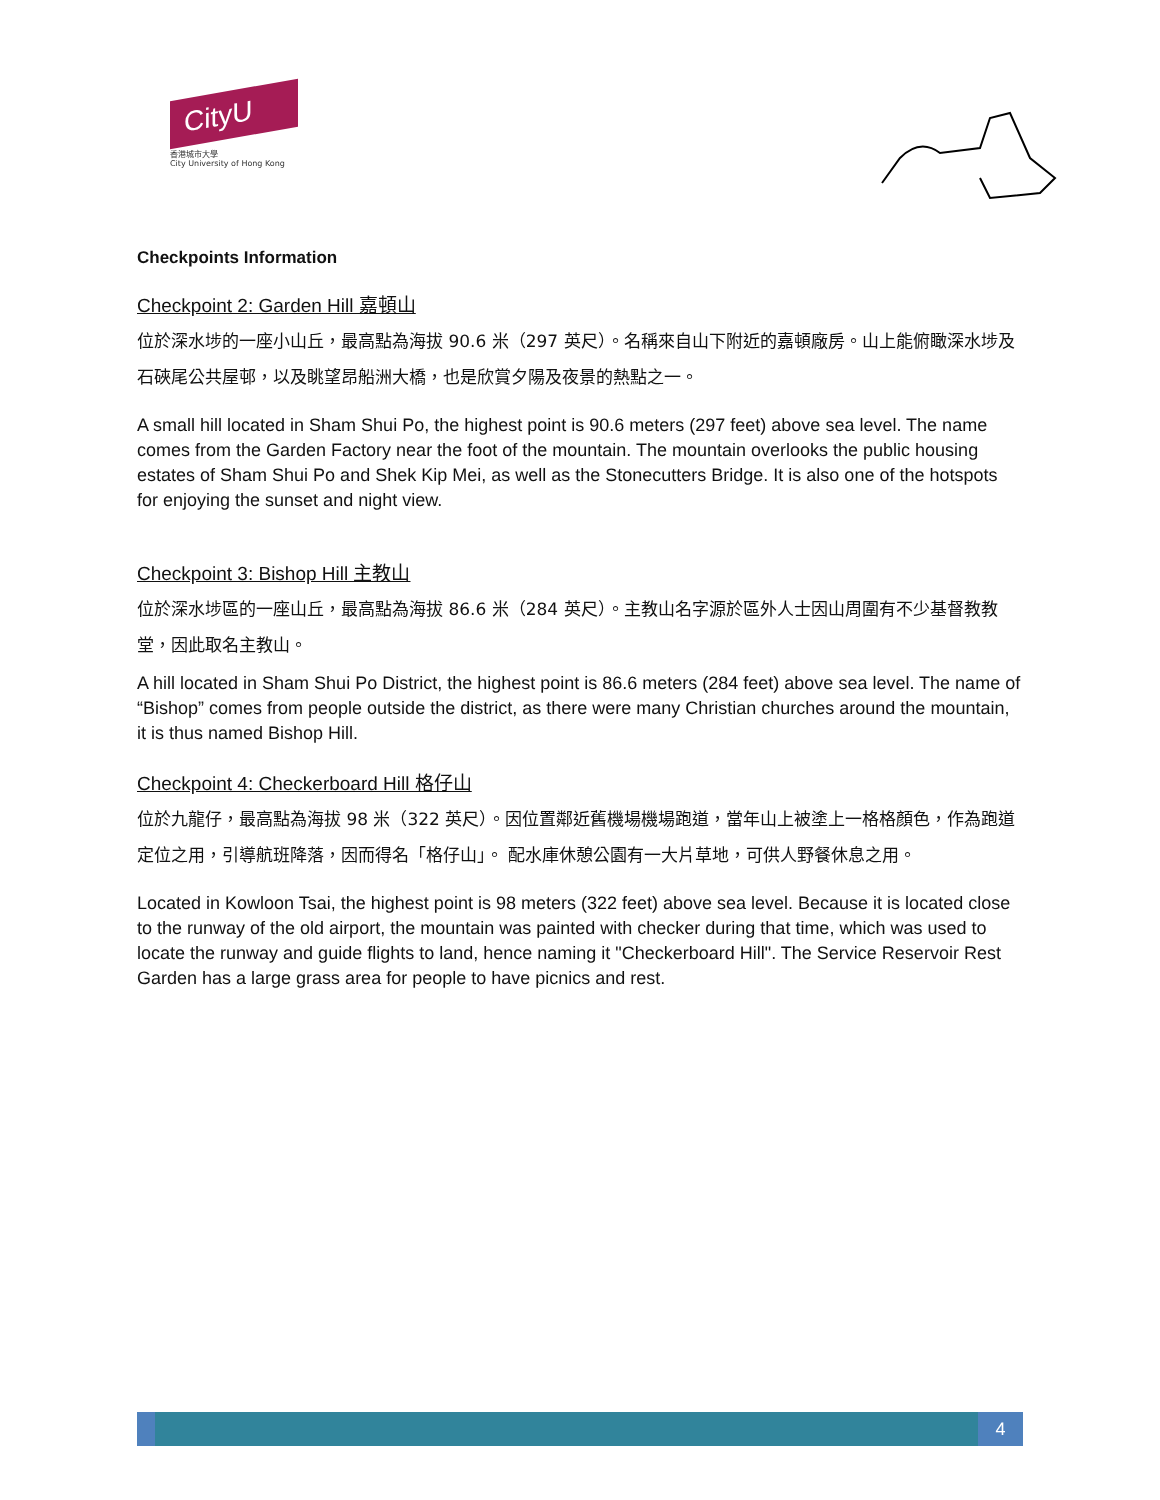CityU
香港城市大學
City University of Hong Kong
Checkpoints Information
Checkpoint 2: Garden Hill 嘉頓山
位於深水埗的一座小山丘，最高點為海拔 90.6 米（297 英尺）。名稱來自山下附近的嘉頓廠房。山上能俯瞰深水埗及石硤尾公共屋邨，以及眺望昂船洲大橋，也是欣賞夕陽及夜景的熱點之一。
A small hill located in Sham Shui Po, the highest point is 90.6 meters (297 feet) above sea level. The name comes from the Garden Factory near the foot of the mountain. The mountain overlooks the public housing estates of Sham Shui Po and Shek Kip Mei, as well as the Stonecutters Bridge. It is also one of the hotspots for enjoying the sunset and night view.
Checkpoint 3: Bishop Hill 主教山
位於深水埗區的一座山丘，最高點為海拔 86.6 米（284 英尺）。主教山名字源於區外人士因山周圍有不少基督教教堂，因此取名主教山。
A hill located in Sham Shui Po District, the highest point is 86.6 meters (284 feet) above sea level. The name of “Bishop” comes from people outside the district, as there were many Christian churches around the mountain, it is thus named Bishop Hill.
Checkpoint 4: Checkerboard Hill 格仔山
位於九龍仔，最高點為海拔 98 米（322 英尺）。因位置鄰近舊機場機場跑道，當年山上被塗上一格格顏色，作為跑道定位之用，引導航班降落，因而得名「格仔山」。 配水庫休憩公園有一大片草地，可供人野餐休息之用。
Located in Kowloon Tsai, the highest point is 98 meters (322 feet) above sea level. Because it is located close to the runway of the old airport, the mountain was painted with checker during that time, which was used to locate the runway and guide flights to land, hence naming it "Checkerboard Hill". The Service Reservoir Rest Garden has a large grass area for people to have picnics and rest.
4